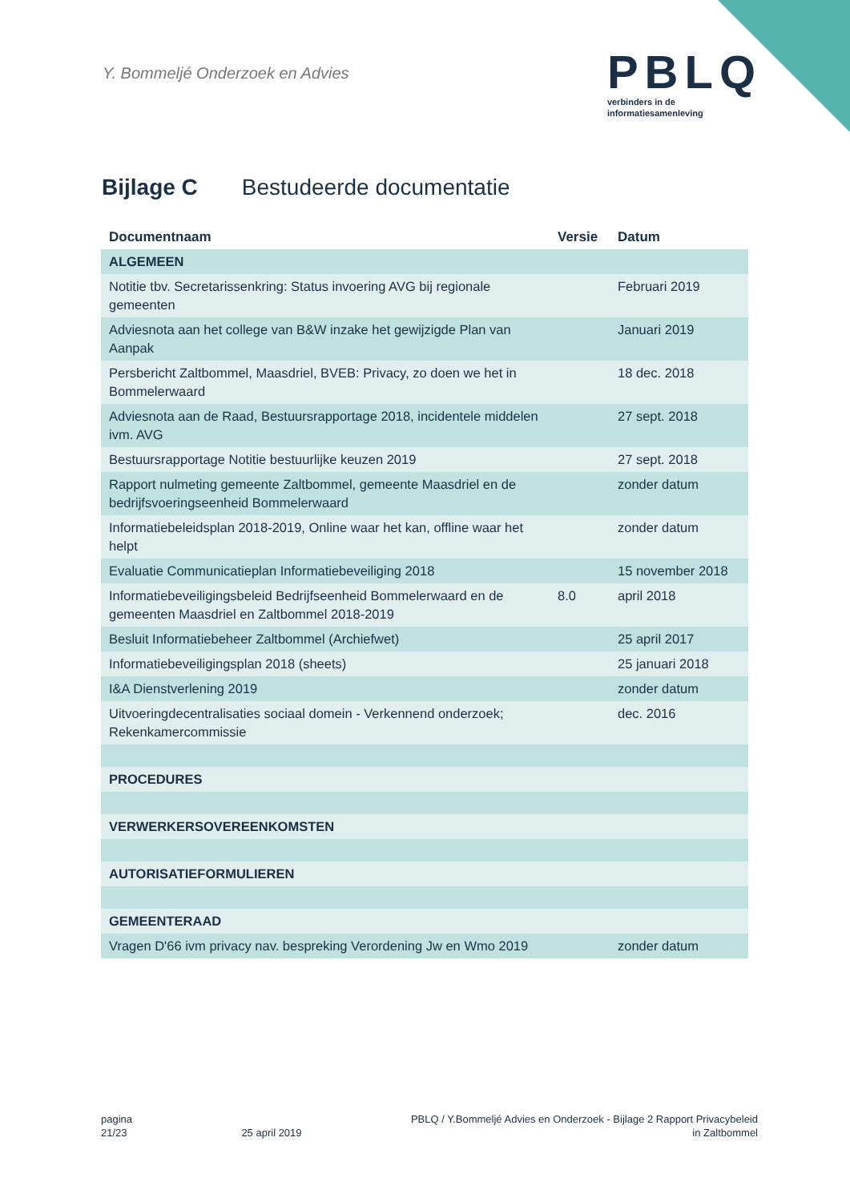Y. Bommeljé Onderzoek en Advies
PBLQ
verbinders in de
informatiesamenleving
Bijlage C Bestudeerde documentatie
| Documentnaam | Versie | Datum |
| --- | --- | --- |
| ALGEMEEN | | |
| Notitie tbv. Secretarissenkring: Status invoering AVG bij regionale gemeenten | | Februari 2019 |
| Adviesnota aan het college van B&W inzake het gewijzigde Plan van Aanpak | | Januari 2019 |
| Persbericht Zaltbommel, Maasdriel, BVEB: Privacy, zo doen we het in Bommelerwaard | | 18 dec. 2018 |
| Adviesnota aan de Raad, Bestuursrapportage 2018, incidentele middelen ivm. AVG | | 27 sept. 2018 |
| Bestuursrapportage Notitie bestuurlijke keuzen 2019 | | 27 sept. 2018 |
| Rapport nulmeting gemeente Zaltbommel, gemeente Maasdriel en de bedrijfsvoeringseenheid Bommelerwaard | | zonder datum |
| Informatiebeleidsplan 2018-2019, Online waar het kan, offline waar het helpt | | zonder datum |
| Evaluatie Communicatieplan Informatiebeveiliging 2018 | | 15 november 2018 |
| Informatiebeveiligingsbeleid Bedrijfseenheid Bommelerwaard en de gemeenten Maasdriel en Zaltbommel 2018-2019 | 8.0 | april 2018 |
| Besluit Informatiebeheer Zaltbommel (Archiefwet) | | 25 april 2017 |
| Informatiebeveiligingsplan 2018 (sheets) | | 25 januari 2018 |
| I&A Dienstverlening 2019 | | zonder datum |
| Uitvoeringdecentralisaties sociaal domein - Verkennend onderzoek; Rekenkamercommissie | | dec. 2016 |
| PROCEDURES | | |
| VERWERKERSOVEREENKOMSTEN | | |
| AUTORISATIEFORMULIEREN | | |
| GEMEENTERAAD | | |
| Vragen D'66 ivm privacy nav. bespreking Verordening Jw en Wmo 2019 | | zonder datum |
pagina
21/23
25 april 2019 PBLQ / Y.Bommeljé Advies en Onderzoek - Bijlage 2 Rapport Privacybeleid
in Zaltbommel